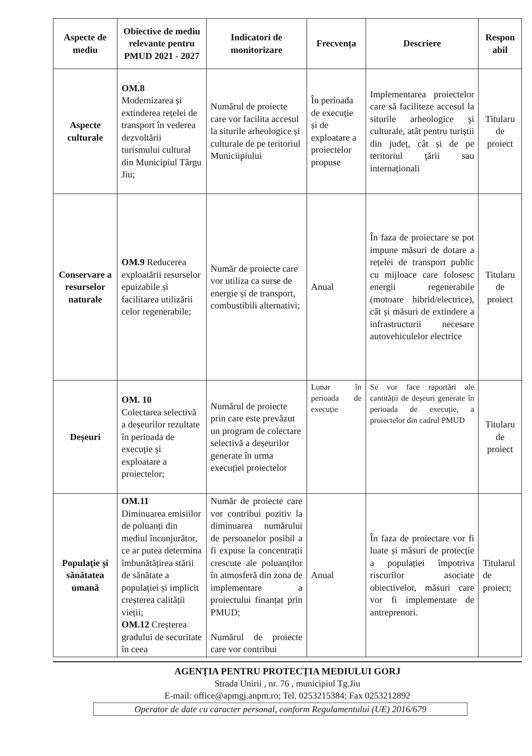| Aspecte de mediu | Obiective de mediu relevante pentru PMUD 2021 - 2027 | Indicatori de monitorizare | Frecvența | Descriere | Respon abil |
| --- | --- | --- | --- | --- | --- |
| Aspecte culturale | OM.8 Modernizarea și extinderea rețelei de transport în vederea dezvoltării turismului cultural din Municipiul Târgu Jiu; | Numărul de proiecte care vor facilita accesul la siturile arheologice și culturale de pe teritoriul Municiipiului | În perioada de execuție și de exploatare a proiectelor propuse | Implementarea proiectelor care să faciliteze accesul la siturile arheologice și culturale, atât pentru turiștii din județ, cât și de pe teritoriul țării sau internaționali | Titularu de proiect |
| Conservare a resurselor naturale | OM.9 Reducerea exploatării resurselor epuizabile și facilitarea utilizării celor regenerabile; | Număr de proiecte care vor utiliza ca surse de energie și de transport, combustibili alternativi; | Anual | În faza de proiectare se pot impune măsuri de dotare a rețelei de transport public cu mijloace care folosesc energii regenerabile (motoare hibrid/electrice), cât și măsuri de extindere a infrastructurii necesare autovehiculelor electrice | Titularu de proiect |
| Deșeuri | OM. 10 Colectarea selectivă a deșeurilor rezultate în perioada de execuție și exploatare a proiectelor; | Numărul de proiecte prin care este prevăzut un program de colectare selectivă a deșeurilor generate în urma execuției proiectelor | Lunar în perioada de execuție | Se vor face raportări ale cantității de deșeuri generate în perioada de execuție, a proiectelor din cadrul PMUD | Titularu de proiect |
| Populație și sănătatea umană | OM.11 Diminuarea emisiilor de poluanți din mediul înconjurător, ce ar putea determina îmbunătățirea stării de sănătate a populației și implicit creșterea calității vieții; OM.12 Creșterea gradului de securitate în ceea | Număr de proiecte care vor contribui pozitiv la diminuarea numărului de persoanelor posibil a fi expuse la concentrații crescute ale poluanților în atmosferă din zona de implementare a proiectului finanțat prin PMUD; Numărul de proiecte care vor contribui | Anual | În faza de proiectare vor fi luate și măsuri de protecție a populației împotriva riscurilor asociate obiectivelor, măsuri care vor fi implementate de antreprenori. | Titularul de proiect; |
AGENȚIA PENTRU PROTECȚIA MEDIULUI GORJ
Strada Unirii , nr. 76 , municipiul Tg.Jiu
E-mail: office@apmgj.anpm.ro; Tel. 0253215384; Fax 0253212892
Operator de date cu caracter personal, conform Regulamentului (UE) 2016/679